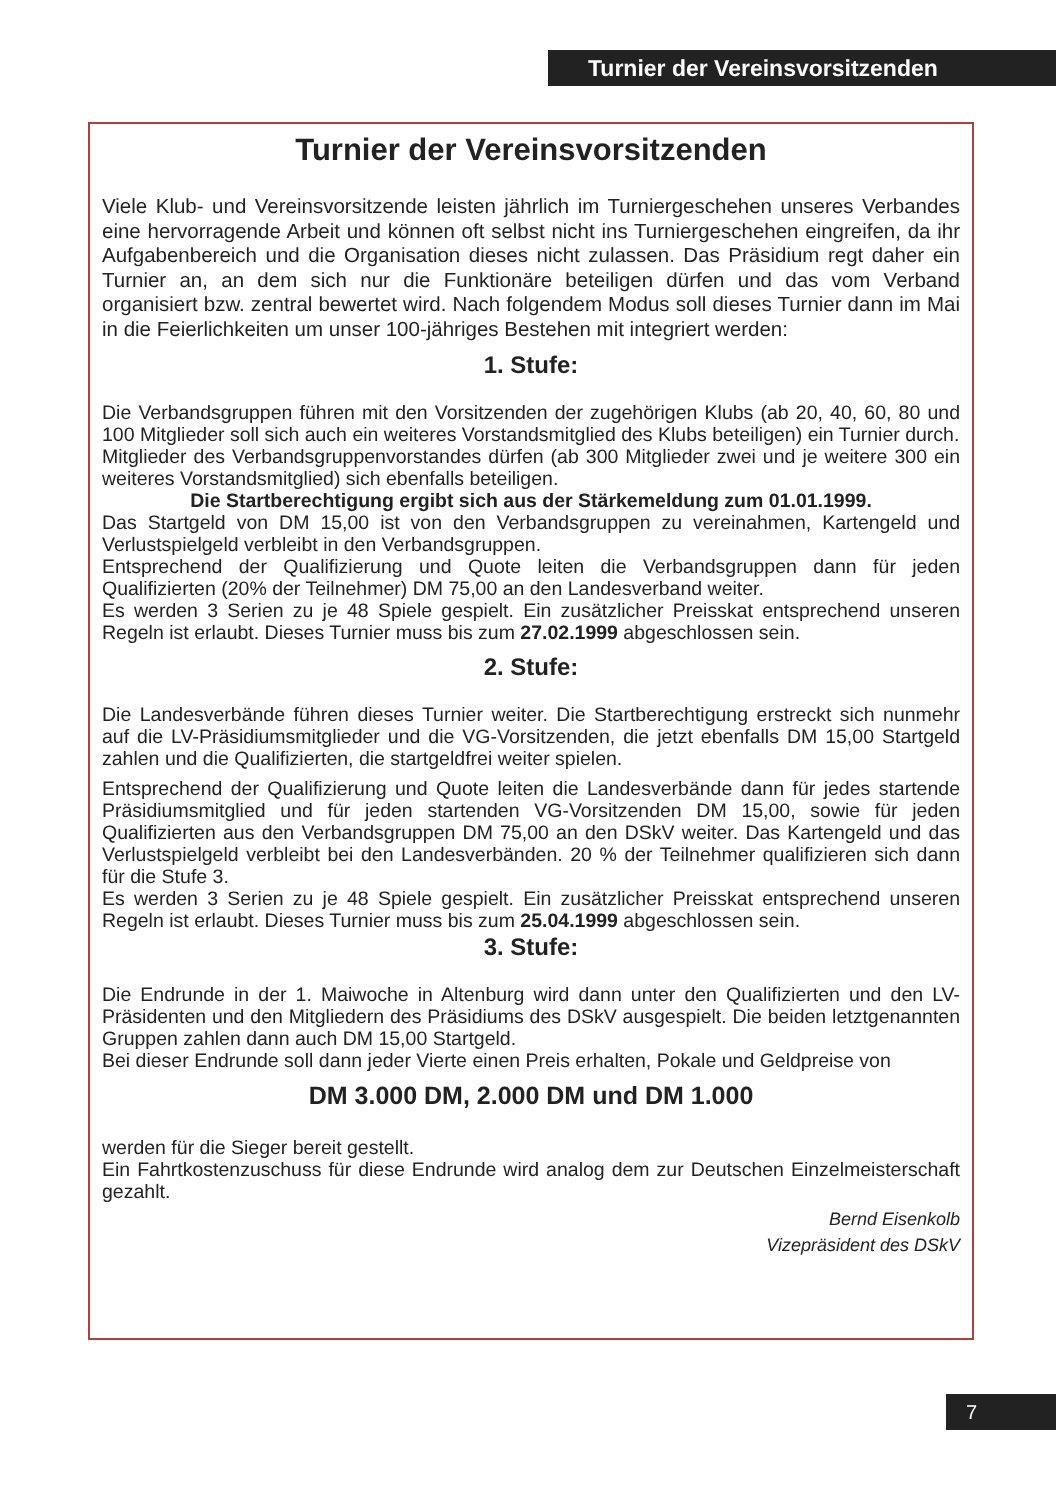Turnier der Vereinsvorsitzenden
Turnier der Vereinsvorsitzenden
Viele Klub- und Vereinsvorsitzende leisten jährlich im Turniergeschehen unseres Verbandes eine hervorragende Arbeit und können oft selbst nicht ins Turniergeschehen eingreifen, da ihr Aufgabenbereich und die Organisation dieses nicht zulassen. Das Präsidium regt daher ein Turnier an, an dem sich nur die Funktionäre beteiligen dürfen und das vom Verband organisiert bzw. zentral bewertet wird. Nach folgendem Modus soll dieses Turnier dann im Mai in die Feierlichkeiten um unser 100-jähriges Bestehen mit integriert werden:
1. Stufe:
Die Verbandsgruppen führen mit den Vorsitzenden der zugehörigen Klubs (ab 20, 40, 60, 80 und 100 Mitglieder soll sich auch ein weiteres Vorstandsmitglied des Klubs beteiligen) ein Turnier durch.
Mitglieder des Verbandsgruppenvorstandes dürfen (ab 300 Mitglieder zwei und je weitere 300 ein weiteres Vorstandsmitglied) sich ebenfalls beteiligen.
Die Startberechtigung ergibt sich aus der Stärkemeldung zum 01.01.1999.
Das Startgeld von DM 15,00 ist von den Verbandsgruppen zu vereinahmen, Kartengeld und Verlustspielgeld verbleibt in den Verbandsgruppen.
Entsprechend der Qualifizierung und Quote leiten die Verbandsgruppen dann für jeden Qualifizierten (20% der Teilnehmer) DM 75,00 an den Landesverband weiter.
Es werden 3 Serien zu je 48 Spiele gespielt. Ein zusätzlicher Preisskat entsprechend unseren Regeln ist erlaubt. Dieses Turnier muss bis zum 27.02.1999 abgeschlossen sein.
2. Stufe:
Die Landesverbände führen dieses Turnier weiter. Die Startberechtigung erstreckt sich nunmehr auf die LV-Präsidiumsmitglieder und die VG-Vorsitzenden, die jetzt ebenfalls DM 15,00 Startgeld zahlen und die Qualifizierten, die startgeldfrei weiter spielen.
Entsprechend der Qualifizierung und Quote leiten die Landesverbände dann für jedes startende Präsidiumsmitglied und für jeden startenden VG-Vorsitzenden DM 15,00, sowie für jeden Qualifizierten aus den Verbandsgruppen DM 75,00 an den DSkV weiter. Das Kartengeld und das Verlustspielgeld verbleibt bei den Landesverbänden. 20 % der Teilnehmer qualifizieren sich dann für die Stufe 3.
Es werden 3 Serien zu je 48 Spiele gespielt. Ein zusätzlicher Preisskat entsprechend unseren Regeln ist erlaubt. Dieses Turnier muss bis zum 25.04.1999 abgeschlossen sein.
3. Stufe:
Die Endrunde in der 1. Maiwoche in Altenburg wird dann unter den Qualifizierten und den LV-Präsidenten und den Mitgliedern des Präsidiums des DSkV ausgespielt. Die beiden letztgenannten Gruppen zahlen dann auch DM 15,00 Startgeld.
Bei dieser Endrunde soll dann jeder Vierte einen Preis erhalten, Pokale und Geldpreise von
DM 3.000 DM, 2.000 DM und DM 1.000
werden für die Sieger bereit gestellt.
Ein Fahrtkostenzuschuss für diese Endrunde wird analog dem zur Deutschen Einzelmeisterschaft gezahlt.
Bernd Eisenkolb
Vizepräsident des DSkV
7